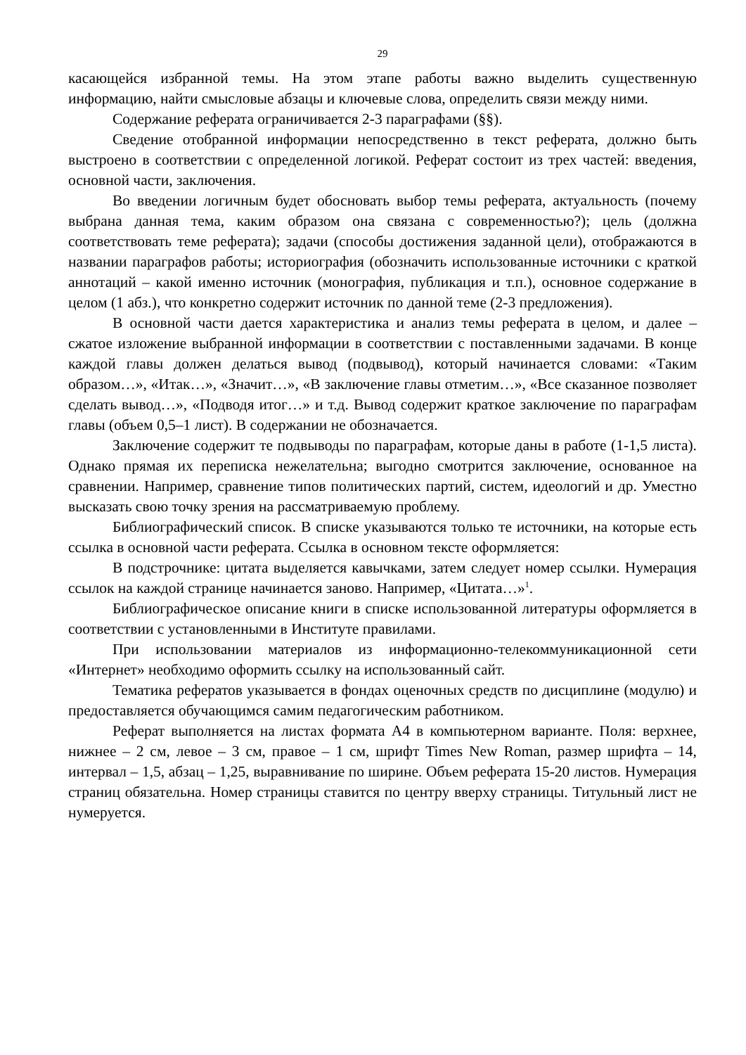29
касающейся избранной темы. На этом этапе работы важно выделить существенную информацию, найти смысловые абзацы и ключевые слова, определить связи между ними.
Содержание реферата ограничивается 2-3 параграфами (§§).
Сведение отобранной информации непосредственно в текст реферата, должно быть выстроено в соответствии с определенной логикой. Реферат состоит из трех частей: введения, основной части, заключения.
Во введении логичным будет обосновать выбор темы реферата, актуальность (почему выбрана данная тема, каким образом она связана с современностью?); цель (должна соответствовать теме реферата); задачи (способы достижения заданной цели), отображаются в названии параграфов работы; историография (обозначить использованные источники с краткой аннотаций – какой именно источник (монография, публикация и т.п.), основное содержание в целом (1 абз.), что конкретно содержит источник по данной теме (2-3 предложения).
В основной части дается характеристика и анализ темы реферата в целом, и далее – сжатое изложение выбранной информации в соответствии с поставленными задачами. В конце каждой главы должен делаться вывод (подвывод), который начинается словами: «Таким образом…», «Итак…», «Значит…», «В заключение главы отметим…», «Все сказанное позволяет сделать вывод…», «Подводя итог…» и т.д. Вывод содержит краткое заключение по параграфам главы (объем 0,5–1 лист). В содержании не обозначается.
Заключение содержит те подвыводы по параграфам, которые даны в работе (1-1,5 листа). Однако прямая их переписка нежелательна; выгодно смотрится заключение, основанное на сравнении. Например, сравнение типов политических партий, систем, идеологий и др. Уместно высказать свою точку зрения на рассматриваемую проблему.
Библиографический список. В списке указываются только те источники, на которые есть ссылка в основной части реферата. Ссылка в основном тексте оформляется:
В подстрочнике: цитата выделяется кавычками, затем следует номер ссылки. Нумерация ссылок на каждой странице начинается заново. Например, «Цитата…»<sup>1</sup>.
Библиографическое описание книги в списке использованной литературы оформляется в соответствии с установленными в Институте правилами.
При использовании материалов из информационно-телекоммуникационной сети «Интернет» необходимо оформить ссылку на использованный сайт.
Тематика рефератов указывается в фондах оценочных средств по дисциплине (модулю) и предоставляется обучающимся самим педагогическим работником.
Реферат выполняется на листах формата А4 в компьютерном варианте. Поля: верхнее, нижнее – 2 см, левое – 3 см, правое – 1 см, шрифт Times New Roman, размер шрифта – 14, интервал – 1,5, абзац – 1,25, выравнивание по ширине. Объем реферата 15-20 листов. Нумерация страниц обязательна. Номер страницы ставится по центру вверху страницы. Титульный лист не нумеруется.